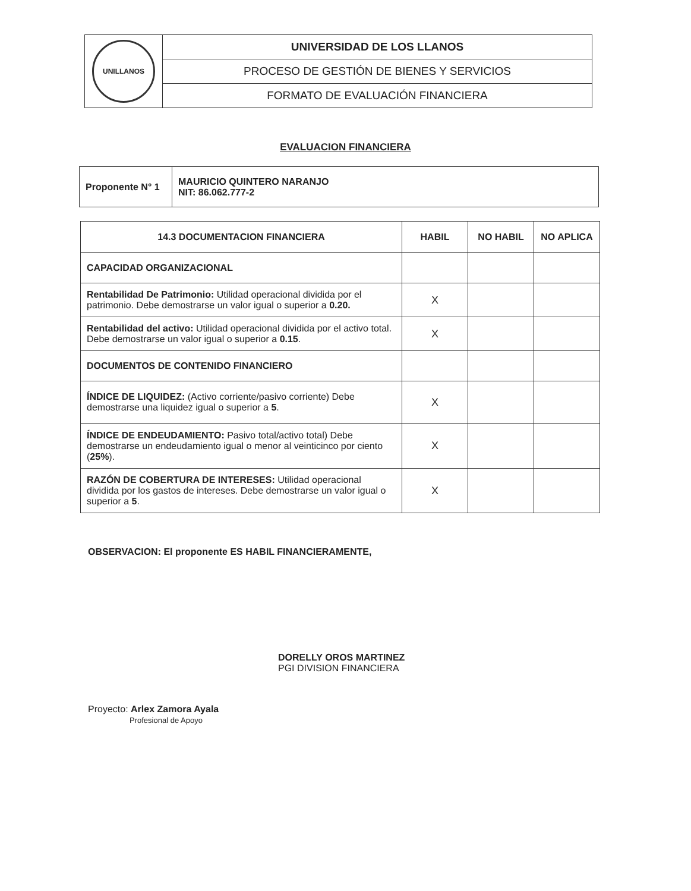| UNILLANOS | UNIVERSIDAD DE LOS LLANOS |
| | PROCESO DE GESTIÓN DE BIENES Y SERVICIOS |
| | FORMATO DE EVALUACIÓN FINANCIERA |
EVALUACION FINANCIERA
| Proponente N° 1 | MAURICIO QUINTERO NARANJO NIT: 86.062.777-2 |
| 14.3 DOCUMENTACION FINANCIERA | HABIL | NO HABIL | NO APLICA |
| --- | --- | --- | --- |
| CAPACIDAD ORGANIZACIONAL | | | |
| Rentabilidad De Patrimonio: Utilidad operacional dividida por el patrimonio. Debe demostrarse un valor igual o superior a 0.20. | X | | |
| Rentabilidad del activo: Utilidad operacional dividida por el activo total. Debe demostrarse un valor igual o superior a 0.15 . | X | | |
| DOCUMENTOS DE CONTENIDO FINANCIERO | | | |
| ÍNDICE DE LIQUIDEZ: (Activo corriente/pasivo corriente) Debe demostrarse una liquidez igual o superior a 5 . | X | | |
| ÍNDICE DE ENDEUDAMIENTO: Pasivo total/activo total) Debe demostrarse un endeudamiento igual o menor al veinticinco por ciento ( 25% ). | X | | |
| RAZÓN DE COBERTURA DE INTERESES: Utilidad operacional dividida por los gastos de intereses. Debe demostrarse un valor igual o superior a 5 . | X | | |
OBSERVACION: El proponente ES HABIL FINANCIERAMENTE,
DORELLY OROS MARTINEZ
PGI DIVISION FINANCIERA
Proyecto: Arlex Zamora Ayala
Profesional de Apoyo